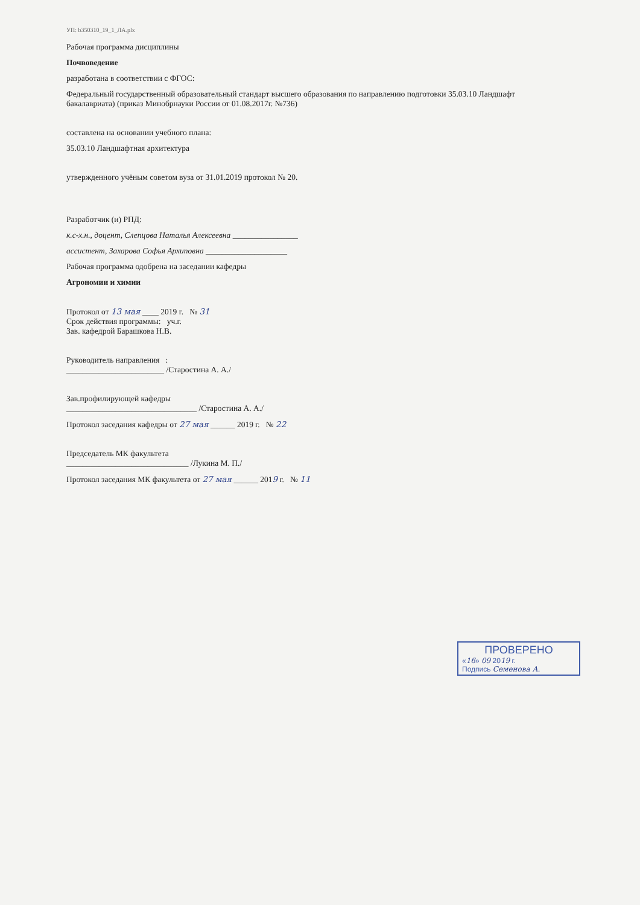УП: b350310_19_1_ЛА.plx
Рабочая программа дисциплины
Почвоведение
разработана в соответствии с ФГОС:
Федеральный государственный образовательный стандарт высшего образования по направлению подготовки 35.03.10 Ландшафт
бакалавриата) (приказ Минобрнауки России от 01.08.2017г. №736)
составлена на основании учебного плана:
35.03.10 Ландшафтная архитектура
утвержденного учёным советом вуза от 31.01.2019 протокол № 20.
Разработчик (и) РПД:
к.с-х.н., доцент, Слепцова Наталья Алексеевна ________________
ассистент, Захарова Софья Архиповна ____________________
Рабочая программа одобрена на заседании кафедры
Агрономии и химии
Протокол от 13 мая ____ 2019 г. № 31
Срок действия программы: уч.г.
Зав. кафедрой Барашкова Н.В.
Руководитель направления :
________________________ /Старостина А. А./
Зав.профилирующей кафедры
________________________________ /Старостина А. А./
Протокол заседания кафедры от 27 мая ______ 2019 г. № 22
Председатель МК факультета
______________________________ /Лукина М. П./
Протокол заседания МК факультета от 27 мая ______ 2019 г. № 11
ПРОВЕРЕНО
«16» 09 2019 г.
Подпись Семенова А.